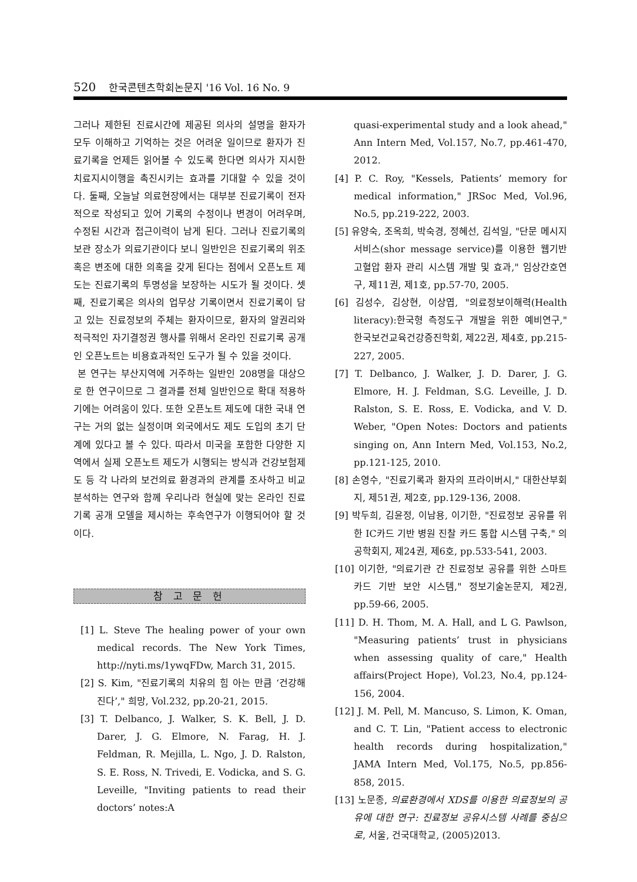520 한국콘텐츠학회논문지 '16 Vol. 16 No. 9
그러나 제한된 진료시간에 제공된 의사의 설명을 환자가 모두 이해하고 기억하는 것은 어려운 일이므로 환자가 진료기록을 언제든 읽어볼 수 있도록 한다면 의사가 지시한 치료지시이행을 촉진시키는 효과를 기대할 수 있을 것이다. 둘째, 오늘날 의료현장에서는 대부분 진료기록이 전자적으로 작성되고 있어 기록의 수정이나 변경이 어려우며, 수정된 시간과 접근이력이 남게 된다. 그러나 진료기록의 보관 장소가 의료기관이다 보니 일반인은 진료기록의 위조 혹은 변조에 대한 의혹을 갖게 된다는 점에서 오픈노트 제도는 진료기록의 투명성을 보장하는 시도가 될 것이다. 셋째, 진료기록은 의사의 업무상 기록이면서 진료기록이 담고 있는 진료정보의 주체는 환자이므로, 환자의 알권리와 적극적인 자기결정권 행사를 위해서 온라인 진료기록 공개인 오픈노트는 비용효과적인 도구가 될 수 있을 것이다.
본 연구는 부산지역에 거주하는 일반인 208명을 대상으로 한 연구이므로 그 결과를 전체 일반인으로 확대 적용하기에는 어려움이 있다. 또한 오픈노트 제도에 대한 국내 연구는 거의 없는 실정이며 외국에서도 제도 도입의 초기 단계에 있다고 볼 수 있다. 따라서 미국을 포함한 다양한 지역에서 실제 오픈노트 제도가 시행되는 방식과 건강보험제도 등 각 나라의 보건의료 환경과의 관계를 조사하고 비교 분석하는 연구와 함께 우리나라 현실에 맞는 온라인 진료기록 공개 모델을 제시하는 후속연구가 이행되어야 할 것이다.
참 고 문 헌
[1] L. Steve The healing power of your own medical records. The New York Times, http://nyti.ms/1ywqFDw, March 31, 2015.
[2] S. Kim, "진료기록의 치유의 힘 아는 만큼 ‘건강해진다’," 희망, Vol.232, pp.20-21, 2015.
[3] T. Delbanco, J. Walker, S. K. Bell, J. D. Darer, J. G. Elmore, N. Farag, H. J. Feldman, R. Mejilla, L. Ngo, J. D. Ralston, S. E. Ross, N. Trivedi, E. Vodicka, and S. G. Leveille, "Inviting patients to read their doctors’ notes:A
quasi-experimental study and a look ahead," Ann Intern Med, Vol.157, No.7, pp.461-470, 2012.
[4] P. C. Roy, "Kessels, Patients’ memory for medical information," JRSoc Med, Vol.96, No.5, pp.219-222, 2003.
[5] 유양숙, 조옥희, 박숙경, 정혜선, 김석일, "단문 메시지 서비스(shor message service)를 이용한 웹기반 고혈압 환자 관리 시스템 개발 및 효과," 임상간호연구, 제11권, 제1호, pp.57-70, 2005.
[6] 김성수, 김상현, 이상엽, "의료정보이해력(Health literacy):한국형 측정도구 개발을 위한 예비연구," 한국보건교육건강증진학회, 제22권, 제4호, pp.215-227, 2005.
[7] T. Delbanco, J. Walker, J. D. Darer, J. G. Elmore, H. J. Feldman, S.G. Leveille, J. D. Ralston, S. E. Ross, E. Vodicka, and V. D. Weber, "Open Notes: Doctors and patients singing on, Ann Intern Med, Vol.153, No.2, pp.121-125, 2010.
[8] 손영수, "진료기록과 환자의 프라이버시," 대한산부회지, 제51권, 제2호, pp.129-136, 2008.
[9] 박두희, 김윤정, 이남용, 이기한, "진료정보 공유를 위한 IC카드 기반 병원 진찰 카드 통합 시스템 구축," 의공학회지, 제24권, 제6호, pp.533-541, 2003.
[10] 이기한, "의료기관 간 진료정보 공유를 위한 스마트카드 기반 보안 시스템," 정보기술논문지, 제2권, pp.59-66, 2005.
[11] D. H. Thom, M. A. Hall, and L G. Pawlson, "Measuring patients’ trust in physicians when assessing quality of care," Health affairs(Project Hope), Vol.23, No.4, pp.124-156, 2004.
[12] J. M. Pell, M. Mancuso, S. Limon, K. Oman, and C. T. Lin, "Patient access to electronic health records during hospitalization," JAMA Intern Med, Vol.175, No.5, pp.856-858, 2015.
[13] 노문종, 의료환경에서 XDS를 이용한 의료정보의 공유에 대한 연구: 진료정보 공유시스템 사례를 중심으로, 서울, 건국대학교, (2005)2013.